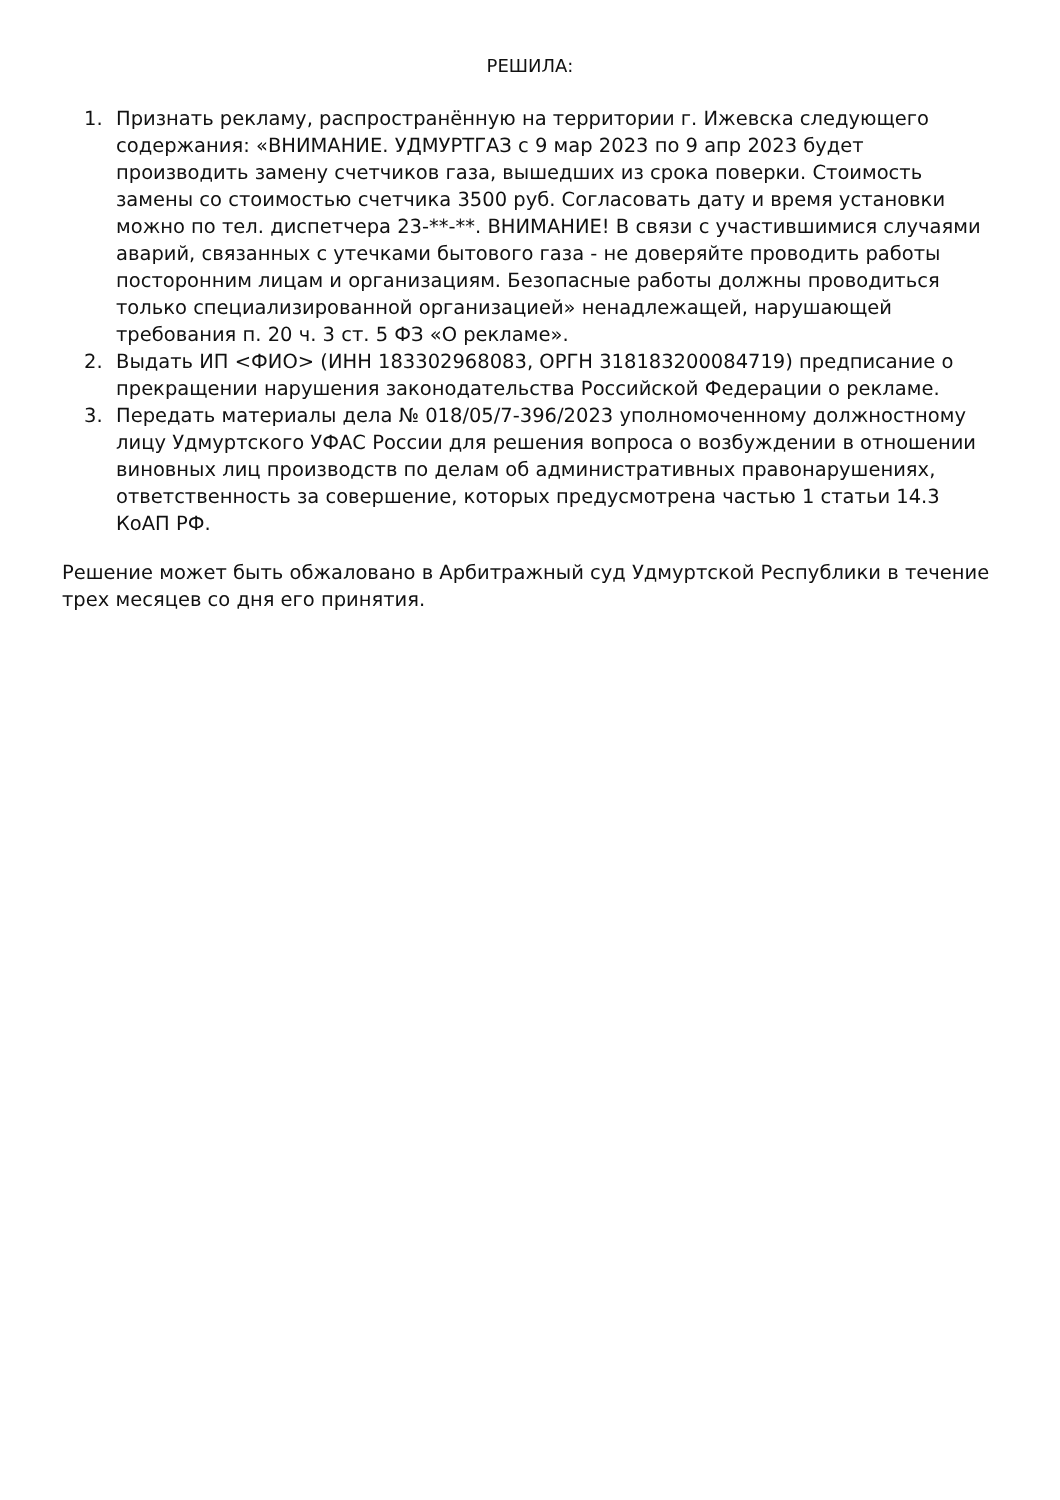РЕШИЛА:
1. Признать рекламу, распространённую на территории г. Ижевска следующего содержания: «ВНИМАНИЕ. УДМУРТГАЗ с 9 мар 2023 по 9 апр 2023 будет производить замену счетчиков газа, вышедших из срока поверки. Стоимость замены со стоимостью счетчика 3500 руб. Согласовать дату и время установки можно по тел. диспетчера 23-**-**. ВНИМАНИЕ! В связи с участившимися случаями аварий, связанных с утечками бытового газа - не доверяйте проводить работы посторонним лицам и организациям. Безопасные работы должны проводиться только специализированной организацией» ненадлежащей, нарушающей требования п. 20 ч. 3 ст. 5 ФЗ «О рекламе».
2. Выдать ИП <ФИО> (ИНН 183302968083, ОРГН 318183200084719) предписание о прекращении нарушения законодательства Российской Федерации о рекламе.
3. Передать материалы дела № 018/05/7-396/2023 уполномоченному должностному лицу Удмуртского УФАС России для решения вопроса о возбуждении в отношении виновных лиц производств по делам об административных правонарушениях, ответственность за совершение, которых предусмотрена частью 1 статьи 14.3 КоАП РФ.
Решение может быть обжаловано в Арбитражный суд Удмуртской Республики в течение трех месяцев со дня его принятия.